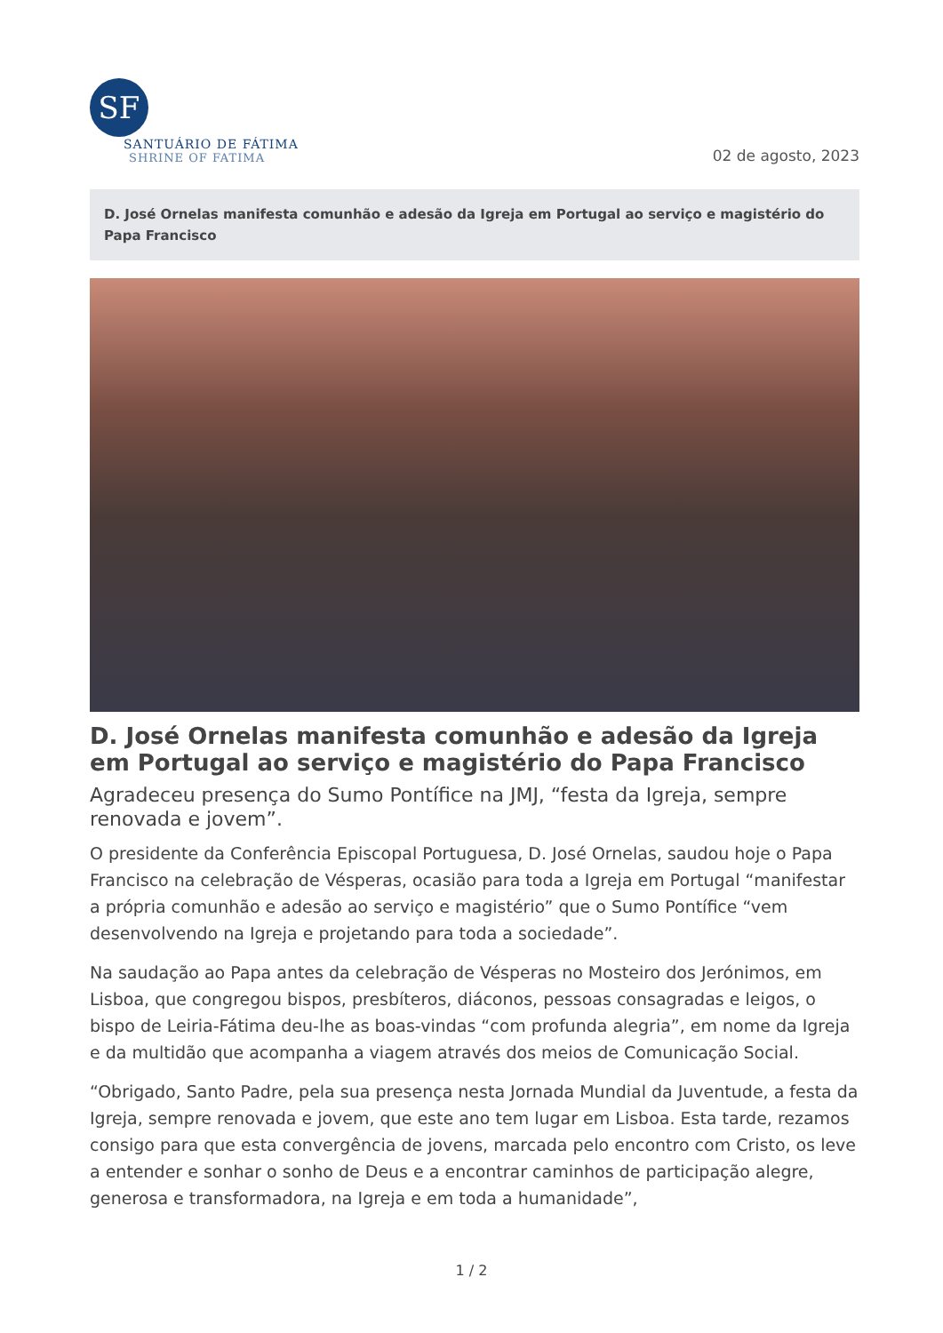SF
SANTUÁRIO DE FÁTIMA
SHRINE OF FATIMA
02 de agosto, 2023
D. José Ornelas manifesta comunhão e adesão da Igreja em Portugal ao serviço e magistério do Papa Francisco
D. José Ornelas manifesta comunhão e adesão da Igreja em Portugal ao serviço e magistério do Papa Francisco
Agradeceu presença do Sumo Pontífice na JMJ, “festa da Igreja, sempre renovada e jovem”.
O presidente da Conferência Episcopal Portuguesa, D. José Ornelas, saudou hoje o Papa Francisco na celebração de Vésperas, ocasião para toda a Igreja em Portugal “manifestar a própria comunhão e adesão ao serviço e magistério” que o Sumo Pontífice “vem desenvolvendo na Igreja e projetando para toda a sociedade”.
Na saudação ao Papa antes da celebração de Vésperas no Mosteiro dos Jerónimos, em Lisboa, que congregou bispos, presbíteros, diáconos, pessoas consagradas e leigos, o bispo de Leiria-Fátima deu-lhe as boas-vindas “com profunda alegria”, em nome da Igreja e da multidão que acompanha a viagem através dos meios de Comunicação Social.
“Obrigado, Santo Padre, pela sua presença nesta Jornada Mundial da Juventude, a festa da Igreja, sempre renovada e jovem, que este ano tem lugar em Lisboa. Esta tarde, rezamos consigo para que esta convergência de jovens, marcada pelo encontro com Cristo, os leve a entender e sonhar o sonho de Deus e a encontrar caminhos de participação alegre, generosa e transformadora, na Igreja e em toda a humanidade”,
1 / 2